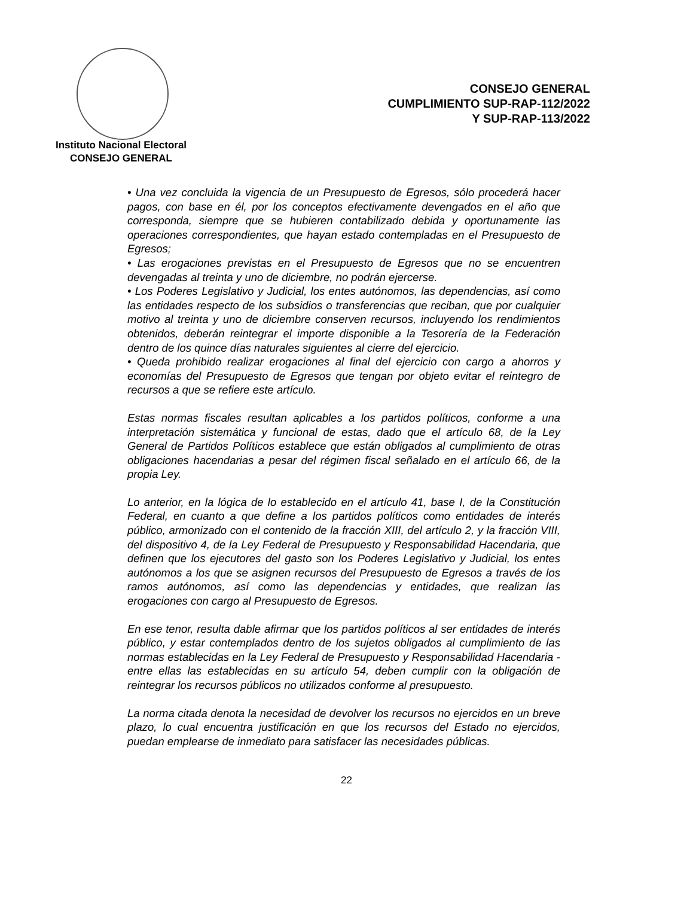Instituto Nacional Electoral
CONSEJO GENERAL
CONSEJO GENERAL
CUMPLIMIENTO SUP-RAP-112/2022
Y SUP-RAP-113/2022
• Una vez concluida la vigencia de un Presupuesto de Egresos, sólo procederá hacer pagos, con base en él, por los conceptos efectivamente devengados en el año que corresponda, siempre que se hubieren contabilizado debida y oportunamente las operaciones correspondientes, que hayan estado contempladas en el Presupuesto de Egresos;
• Las erogaciones previstas en el Presupuesto de Egresos que no se encuentren devengadas al treinta y uno de diciembre, no podrán ejercerse.
• Los Poderes Legislativo y Judicial, los entes autónomos, las dependencias, así como las entidades respecto de los subsidios o transferencias que reciban, que por cualquier motivo al treinta y uno de diciembre conserven recursos, incluyendo los rendimientos obtenidos, deberán reintegrar el importe disponible a la Tesorería de la Federación dentro de los quince días naturales siguientes al cierre del ejercicio.
• Queda prohibido realizar erogaciones al final del ejercicio con cargo a ahorros y economías del Presupuesto de Egresos que tengan por objeto evitar el reintegro de recursos a que se refiere este artículo.
Estas normas fiscales resultan aplicables a los partidos políticos, conforme a una interpretación sistemática y funcional de estas, dado que el artículo 68, de la Ley General de Partidos Políticos establece que están obligados al cumplimiento de otras obligaciones hacendarias a pesar del régimen fiscal señalado en el artículo 66, de la propia Ley.
Lo anterior, en la lógica de lo establecido en el artículo 41, base I, de la Constitución Federal, en cuanto a que define a los partidos políticos como entidades de interés público, armonizado con el contenido de la fracción XIII, del artículo 2, y la fracción VIII, del dispositivo 4, de la Ley Federal de Presupuesto y Responsabilidad Hacendaria, que definen que los ejecutores del gasto son los Poderes Legislativo y Judicial, los entes autónomos a los que se asignen recursos del Presupuesto de Egresos a través de los ramos autónomos, así como las dependencias y entidades, que realizan las erogaciones con cargo al Presupuesto de Egresos.
En ese tenor, resulta dable afirmar que los partidos políticos al ser entidades de interés público, y estar contemplados dentro de los sujetos obligados al cumplimiento de las normas establecidas en la Ley Federal de Presupuesto y Responsabilidad Hacendaria -entre ellas las establecidas en su artículo 54, deben cumplir con la obligación de reintegrar los recursos públicos no utilizados conforme al presupuesto.
La norma citada denota la necesidad de devolver los recursos no ejercidos en un breve plazo, lo cual encuentra justificación en que los recursos del Estado no ejercidos, puedan emplearse de inmediato para satisfacer las necesidades públicas.
22